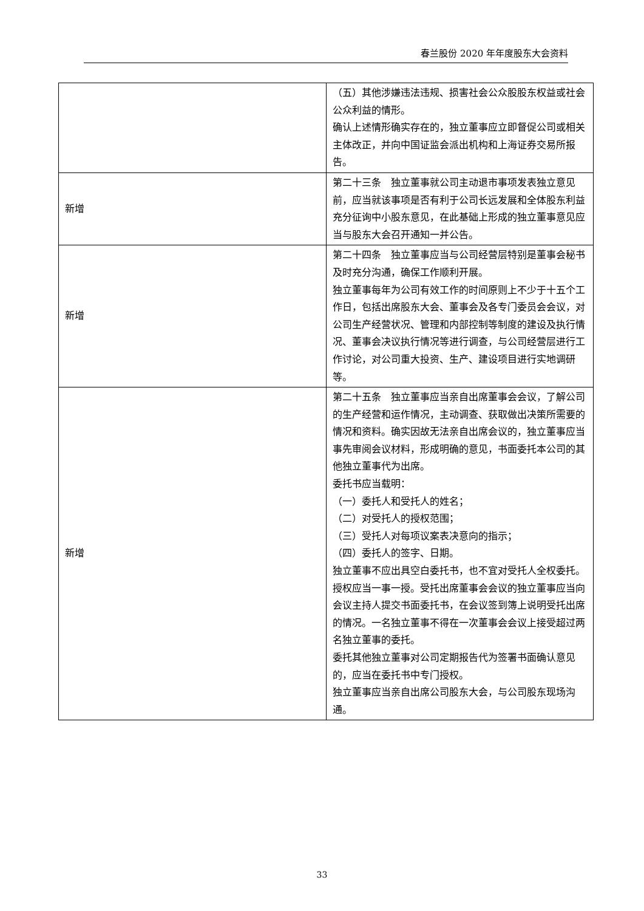春兰股份 2020 年年度股东大会资料
| | （五）其他涉嫌违法违规、损害社会公众股股东权益或社会公众利益的情形。 确认上述情形确实存在的，独立董事应立即督促公司或相关主体改正，并向中国证监会派出机构和上海证券交易所报告。 |
| 新增 | 第二十三条 独立董事就公司主动退市事项发表独立意见前，应当就该事项是否有利于公司长远发展和全体股东利益充分征询中小股东意见，在此基础上形成的独立董事意见应当与股东大会召开通知一并公告。 |
| 新增 | 第二十四条 独立董事应当与公司经营层特别是董事会秘书及时充分沟通，确保工作顺利开展。 独立董事每年为公司有效工作的时间原则上不少于十五个工作日，包括出席股东大会、董事会及各专门委员会会议，对公司生产经营状况、管理和内部控制等制度的建设及执行情况、董事会决议执行情况等进行调查，与公司经营层进行工作讨论，对公司重大投资、生产、建设项目进行实地调研等。 |
| 新增 | 第二十五条 独立董事应当亲自出席董事会会议，了解公司的生产经营和运作情况，主动调查、获取做出决策所需要的情况和资料。确实因故无法亲自出席会议的，独立董事应当事先审阅会议材料，形成明确的意见，书面委托本公司的其他独立董事代为出席。 委托书应当载明： （一）委托人和受托人的姓名； （二）对受托人的授权范围； （三）受托人对每项议案表决意向的指示； （四）委托人的签字、日期。 独立董事不应出具空白委托书，也不宜对受托人全权委托。授权应当一事一授。受托出席董事会会议的独立董事应当向会议主持人提交书面委托书，在会议签到簿上说明受托出席的情况。一名独立董事不得在一次董事会会议上接受超过两名独立董事的委托。 委托其他独立董事对公司定期报告代为签署书面确认意见的，应当在委托书中专门授权。 独立董事应当亲自出席公司股东大会，与公司股东现场沟通。 |
33